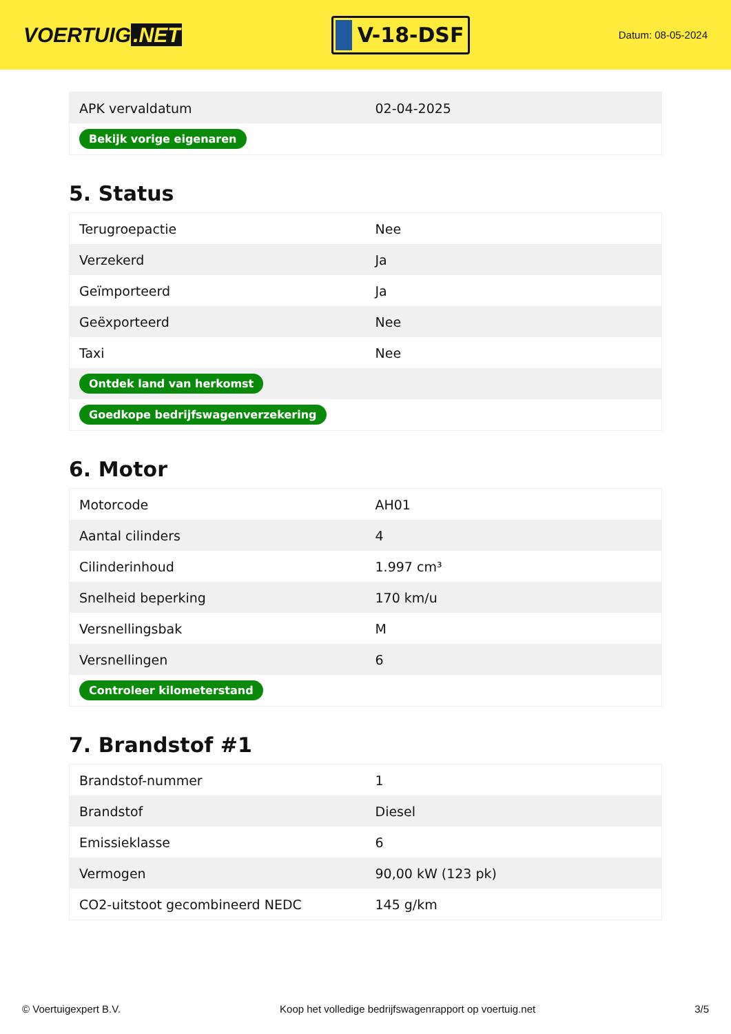VOERTUIG.NET
V-18-DSF
Datum: 08-05-2024
| APK vervaldatum | 02-04-2025 |
| Bekijk vorige eigenaren | |
5. Status
| Terugroepactie | Nee |
| Verzekerd | Ja |
| Geïmporteerd | Ja |
| Geëxporteerd | Nee |
| Taxi | Nee |
| Ontdek land van herkomst | |
| Goedkope bedrijfswagenverzekering | |
6. Motor
| Motorcode | AH01 |
| Aantal cilinders | 4 |
| Cilinderinhoud | 1.997 cm³ |
| Snelheid beperking | 170 km/u |
| Versnellingsbak | M |
| Versnellingen | 6 |
| Controleer kilometerstand | |
7. Brandstof #1
| Brandstof-nummer | 1 |
| Brandstof | Diesel |
| Emissieklasse | 6 |
| Vermogen | 90,00 kW (123 pk) |
| CO2-uitstoot gecombineerd NEDC | 145 g/km |
© Voertuigexpert B.V. Koop het volledige bedrijfswagenrapport op voertuig.net 3/5